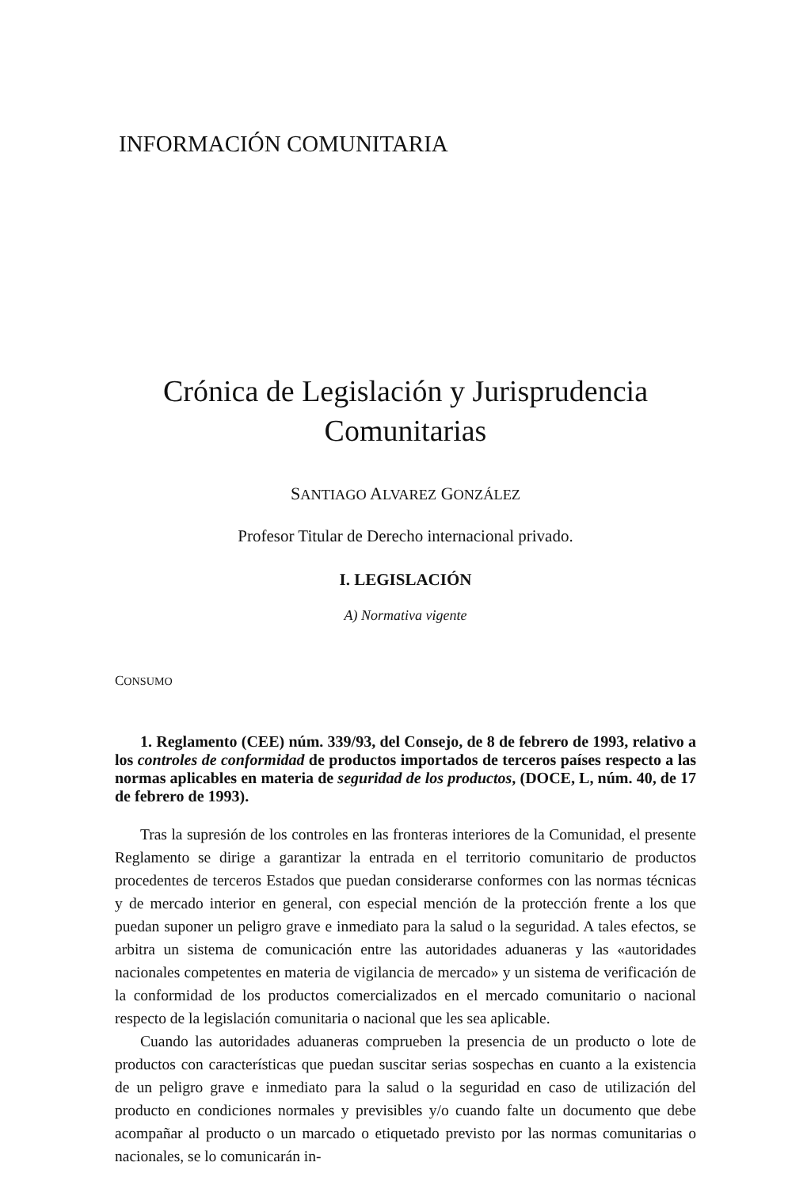INFORMACIÓN COMUNITARIA
Crónica de Legislación y Jurisprudencia
Comunitarias
SANTIAGO ALVAREZ GONZÁLEZ
Profesor Titular de Derecho internacional privado.
I. LEGISLACIÓN
A) Normativa vigente
CONSUMO
1. Reglamento (CEE) núm. 339/93, del Consejo, de 8 de febrero de 1993, relativo a los controles de conformidad de productos importados de terceros países respecto a las normas aplicables en materia de seguridad de los productos, (DOCE, L, núm. 40, de 17 de febrero de 1993).
Tras la supresión de los controles en las fronteras interiores de la Comunidad, el presente Reglamento se dirige a garantizar la entrada en el territorio comunitario de productos procedentes de terceros Estados que puedan considerarse conformes con las normas técnicas y de mercado interior en general, con especial mención de la protección frente a los que puedan suponer un peligro grave e inmediato para la salud o la seguridad. A tales efectos, se arbitra un sistema de comunicación entre las autoridades aduaneras y las «autoridades nacionales competentes en materia de vigilancia de mercado» y un sistema de verificación de la conformidad de los productos comercializados en el mercado comunitario o nacional respecto de la legislación comunitaria o nacional que les sea aplicable.
Cuando las autoridades aduaneras comprueben la presencia de un producto o lote de productos con características que puedan suscitar serias sospechas en cuanto a la existencia de un peligro grave e inmediato para la salud o la seguridad en caso de utilización del producto en condiciones normales y previsibles y/o cuando falte un documento que debe acompañar al producto o un marcado o etiquetado previsto por las normas comunitarias o nacionales, se lo comunicarán in-